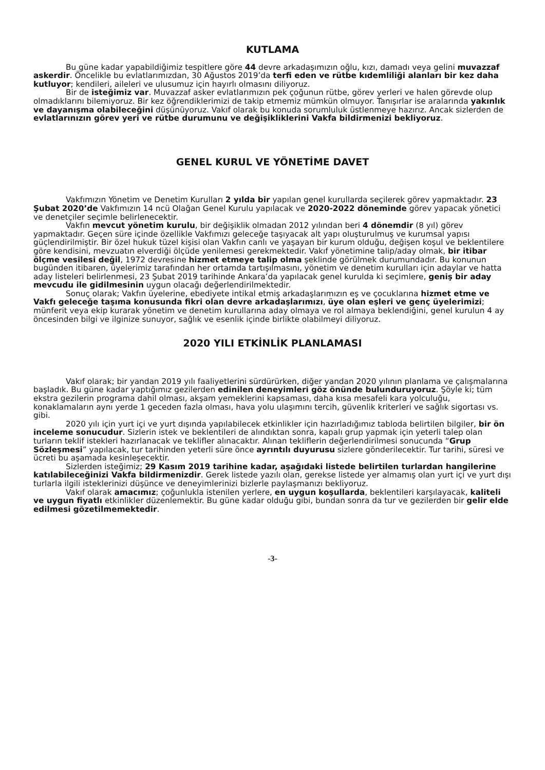KUTLAMA
Bu güne kadar yapabildiğimiz tespitlere göre 44 devre arkadaşımızın oğlu, kızı, damadı veya gelini muvazzaf askerdir. Öncelikle bu evlatlarımızdan, 30 Ağustos 2019’da terfi eden ve rütbe kıdemliliği alanları bir kez daha kutluyor; kendileri, aileleri ve ulusumuz için hayırlı olmasını diliyoruz.
Bir de isteğimiz var. Muvazzaf asker evlatlarımızın pek çoğunun rütbe, görev yerleri ve halen görevde olup olmadıklarını bilemiyoruz. Bir kez öğrendiklerimizi de takip etmemiz mümkün olmuyor. Tanışırlar ise aralarında yakınlık ve dayanışma olabileceğini düşünüyoruz. Vakıf olarak bu konuda sorumluluk üstlenmeye hazırız. Ancak sizlerden de evlatlarınızın görev yeri ve rütbe durumunu ve değişikliklerini Vakfa bildirmenizi bekliyoruz.
GENEL KURUL VE YÖNETİME DAVET
Vakfımızın Yönetim ve Denetim Kurulları 2 yılda bir yapılan genel kurullarda seçilerek görev yapmaktadır. 23 Şubat 2020’de Vakfımızın 14 ncü Olağan Genel Kurulu yapılacak ve 2020-2022 döneminde görev yapacak yönetici ve denetçiler seçimle belirlenecektir.
Vakfın mevcut yönetim kurulu, bir değişiklik olmadan 2012 yılından beri 4 dönemdir (8 yıl) görev yapmaktadır. Geçen süre içinde özellikle Vakfımızı geleceğe taşıyacak alt yapı oluşturulmuş ve kurumsal yapısı güçlendirilmiştir. Bir özel hukuk tüzel kişisi olan Vakfın canlı ve yaşayan bir kurum olduğu, değişen koşul ve beklentilere göre kendisini, mevzuatın elverdiği ölçüde yenilemesi gerekmektedir. Vakıf yönetimine talip/aday olmak, bir itibar ölçme vesilesi değil, 1972 devresine hizmet etmeye talip olma şeklinde görülmek durumundadır. Bu konunun bugünden itibaren, üyelerimiz tarafından her ortamda tartışılmasını, yönetim ve denetim kurulları için adaylar ve hatta aday listeleri belirlenmesi, 23 Şubat 2019 tarihinde Ankara’da yapılacak genel kurulda ki seçimlere, geniş bir aday mevcudu ile gidilmesinin uygun olacağı değerlendirilmektedir.
Sonuç olarak; Vakfın üyelerine, ebediyete intikal etmiş arkadaşlarımızın eş ve çocuklarına hizmet etme ve Vakfı geleceğe taşıma konusunda fikri olan devre arkadaşlarımızı, üye olan eşleri ve genç üyelerimizi; münferit veya ekip kurarak yönetim ve denetim kurullarına aday olmaya ve rol almaya beklendiğini, genel kurulun 4 ay öncesinden bilgi ve ilginize sunuyor, sağlık ve esenlik içinde birlikte olabilmeyi diliyoruz.
2020 YILI ETKİNLİK PLANLAMASI
Vakıf olarak; bir yandan 2019 yılı faaliyetlerini sürdürürken, diğer yandan 2020 yılının planlama ve çalışmalarına başladık. Bu güne kadar yaptığımız gezilerden edinilen deneyimleri göz önünde bulunduruyoruz. Şöyle ki; tüm ekstra gezilerin programa dahil olması, akşam yemeklerini kapsaması, daha kısa mesafeli kara yolculuğu, konaklamaların aynı yerde 1 geceden fazla olması, hava yolu ulaşımını tercih, güvenlik kriterleri ve sağlık sigortası vs. gibi.
2020 yılı için yurt içi ve yurt dışında yapılabilecek etkinlikler için hazırladığımız tabloda belirtilen bilgiler, bir ön inceleme sonucudur. Sizlerin istek ve beklentileri de alındıktan sonra, kapalı grup yapmak için yeterli talep olan turların teklif istekleri hazırlanacak ve teklifler alınacaktır. Alınan tekliflerin değerlendirilmesi sonucunda “Grup Sözleşmesi” yapılacak, tur tarihinden yeterli süre önce ayrıntılı duyurusu sizlere gönderilecektir. Tur tarihi, süresi ve ücreti bu aşamada kesinleşecektir.
Sizlerden isteğimiz; 29 Kasım 2019 tarihine kadar, aşağıdaki listede belirtilen turlardan hangilerine katılabileceğinizi Vakfa bildirmenizdir. Gerek listede yazılı olan, gerekse listede yer almamış olan yurt içi ve yurt dışı turlarla ilgili isteklerinizi düşünce ve deneyimlerinizi bizlerle paylaşmanızı bekliyoruz.
Vakıf olarak amacımız; çoğunlukla istenilen yerlere, en uygun koşullarda, beklentileri karşılayacak, kaliteli ve uygun fiyatlı etkinlikler düzenlemektir. Bu güne kadar olduğu gibi, bundan sonra da tur ve gezilerden bir gelir elde edilmesi gözetilmemektedir.
-3-